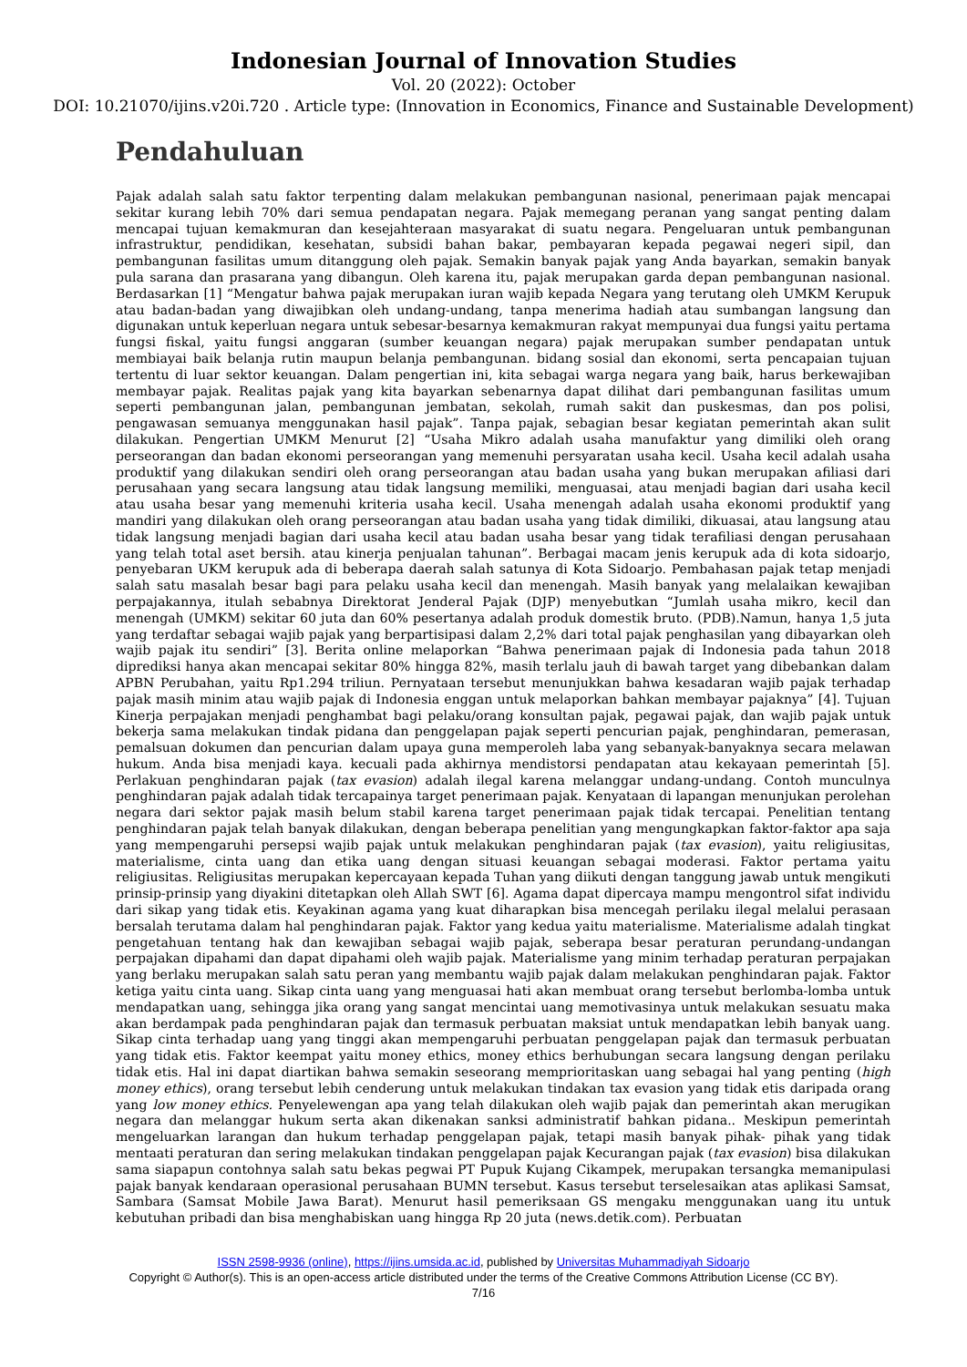Indonesian Journal of Innovation Studies
Vol. 20 (2022): October
DOI: 10.21070/ijins.v20i.720 . Article type: (Innovation in Economics, Finance and Sustainable Development)
Pendahuluan
Pajak adalah salah satu faktor terpenting dalam melakukan pembangunan nasional, penerimaan pajak mencapai sekitar kurang lebih 70% dari semua pendapatan negara. Pajak memegang peranan yang sangat penting dalam mencapai tujuan kemakmuran dan kesejahteraan masyarakat di suatu negara. Pengeluaran untuk pembangunan infrastruktur, pendidikan, kesehatan, subsidi bahan bakar, pembayaran kepada pegawai negeri sipil, dan pembangunan fasilitas umum ditanggung oleh pajak. Semakin banyak pajak yang Anda bayarkan, semakin banyak pula sarana dan prasarana yang dibangun. Oleh karena itu, pajak merupakan garda depan pembangunan nasional. Berdasarkan [1] “Mengatur bahwa pajak merupakan iuran wajib kepada Negara yang terutang oleh UMKM Kerupuk atau badan-badan yang diwajibkan oleh undang-undang, tanpa menerima hadiah atau sumbangan langsung dan digunakan untuk keperluan negara untuk sebesar-besarnya kemakmuran rakyat mempunyai dua fungsi yaitu pertama fungsi fiskal, yaitu fungsi anggaran (sumber keuangan negara) pajak merupakan sumber pendapatan untuk membiayai baik belanja rutin maupun belanja pembangunan. bidang sosial dan ekonomi, serta pencapaian tujuan tertentu di luar sektor keuangan. Dalam pengertian ini, kita sebagai warga negara yang baik, harus berkewajiban membayar pajak. Realitas pajak yang kita bayarkan sebenarnya dapat dilihat dari pembangunan fasilitas umum seperti pembangunan jalan, pembangunan jembatan, sekolah, rumah sakit dan puskesmas, dan pos polisi, pengawasan semuanya menggunakan hasil pajak”. Tanpa pajak, sebagian besar kegiatan pemerintah akan sulit dilakukan. Pengertian UMKM Menurut [2] “Usaha Mikro adalah usaha manufaktur yang dimiliki oleh orang perseorangan dan badan ekonomi perseorangan yang memenuhi persyaratan usaha kecil. Usaha kecil adalah usaha produktif yang dilakukan sendiri oleh orang perseorangan atau badan usaha yang bukan merupakan afiliasi dari perusahaan yang secara langsung atau tidak langsung memiliki, menguasai, atau menjadi bagian dari usaha kecil atau usaha besar yang memenuhi kriteria usaha kecil. Usaha menengah adalah usaha ekonomi produktif yang mandiri yang dilakukan oleh orang perseorangan atau badan usaha yang tidak dimiliki, dikuasai, atau langsung atau tidak langsung menjadi bagian dari usaha kecil atau badan usaha besar yang tidak terafiliasi dengan perusahaan yang telah total aset bersih. atau kinerja penjualan tahunan”. Berbagai macam jenis kerupuk ada di kota sidoarjo, penyebaran UKM kerupuk ada di beberapa daerah salah satunya di Kota Sidoarjo. Pembahasan pajak tetap menjadi salah satu masalah besar bagi para pelaku usaha kecil dan menengah. Masih banyak yang melalaikan kewajiban perpajakannya, itulah sebabnya Direktorat Jenderal Pajak (DJP) menyebutkan “Jumlah usaha mikro, kecil dan menengah (UMKM) sekitar 60 juta dan 60% pesertanya adalah produk domestik bruto. (PDB).Namun, hanya 1,5 juta yang terdaftar sebagai wajib pajak yang berpartisipasi dalam 2,2% dari total pajak penghasilan yang dibayarkan oleh wajib pajak itu sendiri” [3]. Berita online melaporkan “Bahwa penerimaan pajak di Indonesia pada tahun 2018 diprediksi hanya akan mencapai sekitar 80% hingga 82%, masih terlalu jauh di bawah target yang dibebankan dalam APBN Perubahan, yaitu Rp1.294 triliun. Pernyataan tersebut menunjukkan bahwa kesadaran wajib pajak terhadap pajak masih minim atau wajib pajak di Indonesia enggan untuk melaporkan bahkan membayar pajaknya” [4]. Tujuan Kinerja perpajakan menjadi penghambat bagi pelaku/orang konsultan pajak, pegawai pajak, dan wajib pajak untuk bekerja sama melakukan tindak pidana dan penggelapan pajak seperti pencurian pajak, penghindaran, pemerasan, pemalsuan dokumen dan pencurian dalam upaya guna memperoleh laba yang sebanyak-banyaknya secara melawan hukum. Anda bisa menjadi kaya. kecuali pada akhirnya mendistorsi pendapatan atau kekayaan pemerintah [5]. Perlakuan penghindaran pajak (tax evasion) adalah ilegal karena melanggar undang-undang. Contoh munculnya penghindaran pajak adalah tidak tercapainya target penerimaan pajak. Kenyataan di lapangan menunjukan perolehan negara dari sektor pajak masih belum stabil karena target penerimaan pajak tidak tercapai. Penelitian tentang penghindaran pajak telah banyak dilakukan, dengan beberapa penelitian yang mengungkapkan faktor-faktor apa saja yang mempengaruhi persepsi wajib pajak untuk melakukan penghindaran pajak (tax evasion), yaitu religiusitas, materialisme, cinta uang dan etika uang dengan situasi keuangan sebagai moderasi. Faktor pertama yaitu religiusitas. Religiusitas merupakan kepercayaan kepada Tuhan yang diikuti dengan tanggung jawab untuk mengikuti prinsip-prinsip yang diyakini ditetapkan oleh Allah SWT [6]. Agama dapat dipercaya mampu mengontrol sifat individu dari sikap yang tidak etis. Keyakinan agama yang kuat diharapkan bisa mencegah perilaku ilegal melalui perasaan bersalah terutama dalam hal penghindaran pajak. Faktor yang kedua yaitu materialisme. Materialisme adalah tingkat pengetahuan tentang hak dan kewajiban sebagai wajib pajak, seberapa besar peraturan perundang-undangan perpajakan dipahami dan dapat dipahami oleh wajib pajak. Materialisme yang minim terhadap peraturan perpajakan yang berlaku merupakan salah satu peran yang membantu wajib pajak dalam melakukan penghindaran pajak. Faktor ketiga yaitu cinta uang. Sikap cinta uang yang menguasai hati akan membuat orang tersebut berlomba-lomba untuk mendapatkan uang, sehingga jika orang yang sangat mencintai uang memotivasinya untuk melakukan sesuatu maka akan berdampak pada penghindaran pajak dan termasuk perbuatan maksiat untuk mendapatkan lebih banyak uang. Sikap cinta terhadap uang yang tinggi akan mempengaruhi perbuatan penggelapan pajak dan termasuk perbuatan yang tidak etis. Faktor keempat yaitu money ethics, money ethics berhubungan secara langsung dengan perilaku tidak etis. Hal ini dapat diartikan bahwa semakin seseorang memprioritaskan uang sebagai hal yang penting (high money ethics), orang tersebut lebih cenderung untuk melakukan tindakan tax evasion yang tidak etis daripada orang yang low money ethics. Penyelewengan apa yang telah dilakukan oleh wajib pajak dan pemerintah akan merugikan negara dan melanggar hukum serta akan dikenakan sanksi administratif bahkan pidana.. Meskipun pemerintah mengeluarkan larangan dan hukum terhadap penggelapan pajak, tetapi masih banyak pihak- pihak yang tidak mentaati peraturan dan sering melakukan tindakan penggelapan pajak Kecurangan pajak (tax evasion) bisa dilakukan sama siapapun contohnya salah satu bekas pegwai PT Pupuk Kujang Cikampek, merupakan tersangka memanipulasi pajak banyak kendaraan operasional perusahaan BUMN tersebut. Kasus tersebut terselesaikan atas aplikasi Samsat, Sambara (Samsat Mobile Jawa Barat). Menurut hasil pemeriksaan GS mengaku menggunakan uang itu untuk kebutuhan pribadi dan bisa menghabiskan uang hingga Rp 20 juta (news.detik.com). Perbuatan
ISSN 2598-9936 (online), https://ijins.umsida.ac.id, published by Universitas Muhammadiyah Sidoarjo
Copyright © Author(s). This is an open-access article distributed under the terms of the Creative Commons Attribution License (CC BY).
7/16